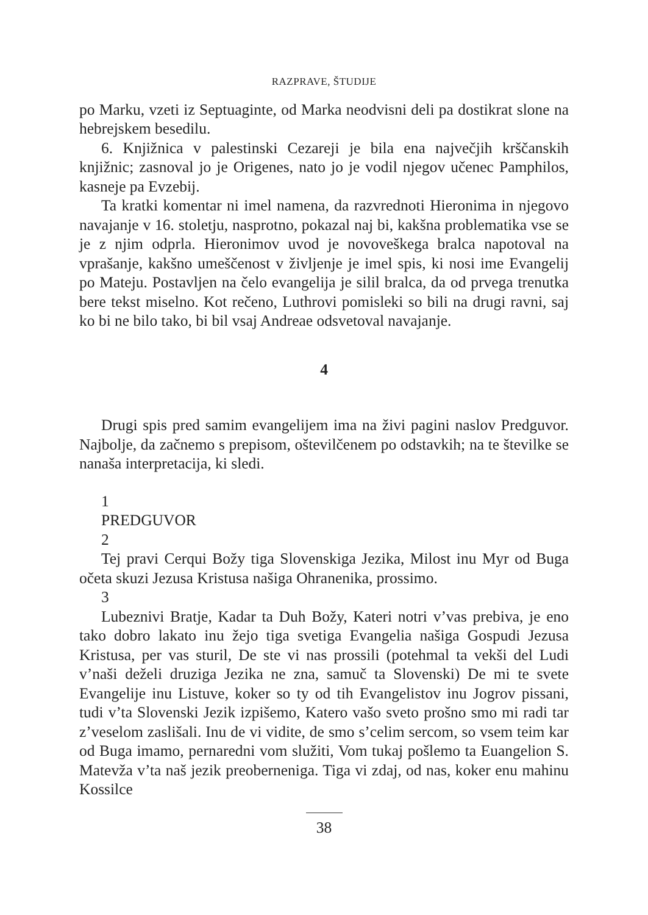RAZPRAVE, ŠTUDIJE
po Marku, vzeti iz Septuaginte, od Marka neodvisni deli pa dostikrat slone na hebrejskem besedilu.
6. Knjižnica v palestinski Cezareji je bila ena največjih krščanskih knjižnic; zasnoval jo je Origenes, nato jo je vodil njegov učenec Pamphilos, kasneje pa Evzebij.
Ta kratki komentar ni imel namena, da razvrednoti Hieronima in njegovo navajanje v 16. stoletju, nasprotno, pokazal naj bi, kakšna problematika vse se je z njim odprla. Hieronimov uvod je novoveškega bralca napotoval na vprašanje, kakšno umeščenost v življenje je imel spis, ki nosi ime Evangelij po Mateju. Postavljen na čelo evangelija je silil bralca, da od prvega trenutka bere tekst miselno. Kot rečeno, Luthrovi pomisleki so bili na drugi ravni, saj ko bi ne bilo tako, bi bil vsaj Andreae odsvetoval navajanje.
4
Drugi spis pred samim evangelijem ima na živi pagini naslov Predguvor. Najbolje, da začnemo s prepisom, oštevilčenem po odstavkih; na te številke se nanaša interpretacija, ki sledi.
1
PREDGUVOR
2
Tej pravi Cerqui Božy tiga Slovenskiga Jezika, Milost inu Myr od Buga očeta skuzi Jezusa Kristusa našiga Ohranenika, prossimo.
3
Lubeznivi Bratje, Kadar ta Duh Božy, Kateri notri v’vas prebiva, je eno tako dobro lakato inu žejo tiga svetiga Evangelia našiga Gospudi Jezusa Kristusa, per vas sturil, De ste vi nas prossili (potehmal ta vekši del Ludi v’naši deželi druziga Jezika ne zna, samuč ta Slovenski) De mi te svete Evangelije inu Listuve, koker so ty od tih Evangelistov inu Jogrov pissani, tudi v’ta Slovenski Jezik izpišemo, Katero vašo sveto prošno smo mi radi tar z’veselom zaslišali. Inu de vi vidite, de smo s’celim sercom, so vsem teim kar od Buga imamo, pernaredni vom služiti, Vom tukaj pošlemo ta Euangelion S. Matevža v’ta naš jezik preoberneniga. Tiga vi zdaj, od nas, koker enu mahinu Kossilce
38